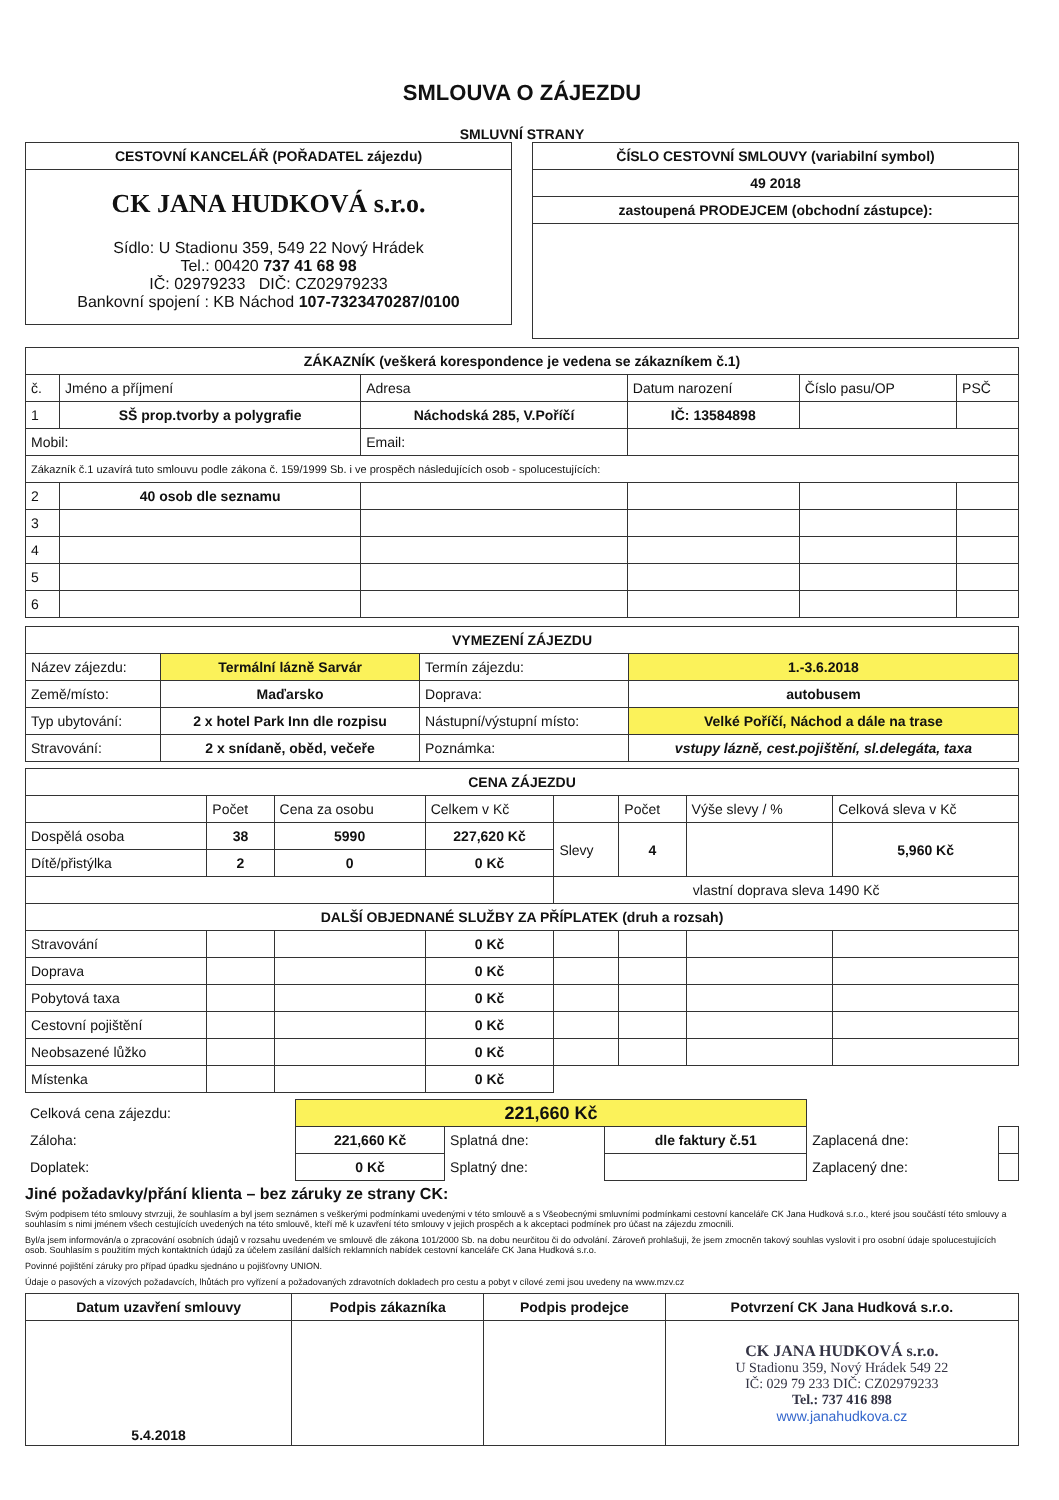SMLOUVA O ZÁJEZDU
SMLUVNÍ STRANY
| CESTOVNÍ KANCELÁŘ (POŘADATEL zájezdu) |
| --- |
| CK JANA HUDKOVÁ s.r.o. Sídlo: U Stadionu 359, 549 22 Nový Hrádek Tel.: 00420 737 41 68 98 IČ: 02979233 DIČ: CZ02979233 Bankovní spojení : KB Náchod 107-7323470287/0100 |
| ČÍSLO CESTOVNÍ SMLOUVY (variabilní symbol) |
| --- |
| 49 2018 |
| zastoupená PRODEJCEM (obchodní zástupce): |
| ZÁKAZNÍK (veškerá korespondence je vedena se zákazníkem č.1) | | | | | |
| --- | --- | --- | --- | --- | --- |
| č. | Jméno a příjmení | Adresa | Datum narození | Číslo pasu/OP | PSČ |
| 1 | SŠ prop.tvorby a polygrafie | Náchodská 285, V.Poříčí | IČ: 13584898 | | |
| Mobil: | | Email: | | | |
| Zákazník č.1 uzavírá tuto smlouvu podle zákona č. 159/1999 Sb. i ve prospěch následujících osob - spolucestujících: | | | | | |
| 2 | 40 osob dle seznamu | | | | |
| 3 | | | | | |
| 4 | | | | | |
| 5 | | | | | |
| 6 | | | | | |
| VYMEZENÍ ZÁJEZDU | | | |
| --- | --- | --- | --- |
| Název zájezdu: | Termální lázně Sarvár | Termín zájezdu: | 1.-3.6.2018 |
| Země/místo: | Maďarsko | Doprava: | autobusem |
| Typ ubytování: | 2 x hotel Park Inn dle rozpisu | Nástupní/výstupní místo: | Velké Poříčí, Náchod a dále na trase |
| Stravování: | 2 x snídaně, oběd, večeře | Poznámka: | vstupy lázně, cest.pojištění, sl.delegáta, taxa |
| CENA ZÁJEZDU | | | | | | | |
| --- | --- | --- | --- | --- | --- | --- | --- |
| | Počet | Cena za osobu | Celkem v Kč | | Počet | Výše slevy / % | Celková sleva v Kč |
| Dospělá osoba | 38 | 5990 | 227,620 Kč | Slevy | 4 | | 5,960 Kč |
| Dítě/přistýlka | 2 | 0 | 0 Kč | | | | |
| | | | | vlastní doprava sleva 1490 Kč | | | |
| DALŠÍ OBJEDNANÉ SLUŽBY ZA PŘÍPLATEK (druh a rozsah) | | | | | | | |
| Stravování | | | 0 Kč | | | | |
| Doprava | | | 0 Kč | | | | |
| Pobytová taxa | | | 0 Kč | | | | |
| Cestovní pojištění | | | 0 Kč | | | | |
| Neobsazené lůžko | | | 0 Kč | | | | |
| Místenka | | | 0 Kč | | | | |
| Celková cena zájezdu: | 221,660 Kč | | | | |
| Záloha: | 221,660 Kč | Splatná dne: | dle faktury č.51 | Zaplacená dne: | |
| Doplatek: | 0 Kč | Splatný dne: | | Zaplacený dne: | |
Jiné požadavky/přání klienta – bez záruky ze strany CK:
Svým podpisem této smlouvy stvrzuji, že souhlasím a byl jsem seznámen s veškerými podmínkami uvedenými v této smlouvě a s Všeobecnými smluvními podmínkami cestovní kanceláře CK Jana Hudková s.r.o., které jsou součástí této smlouvy a souhlasím s nimi jménem všech cestujících uvedených na této smlouvě, kteří mě k uzavření této smlouvy v jejich prospěch a k akceptaci podmínek pro účast na zájezdu zmocnili.
Byl/a jsem informován/a o zpracování osobních údajů v rozsahu uvedeném ve smlouvě dle zákona 101/2000 Sb. na dobu neurčitou či do odvolání. Zároveň prohlašuji, že jsem zmocněn takový souhlas vyslovit i pro osobní údaje spolucestujících osob. Souhlasím s použitím mých kontaktních údajů za účelem zasílání dalších reklamních nabídek cestovní kanceláře CK Jana Hudková s.r.o.
Povinné pojištění záruky pro případ úpadku sjednáno u pojišťovny UNION.
Údaje o pasových a vízových požadavcích, lhůtách pro vyřízení a požadovaných zdravotních dokladech pro cestu a pobyt v cílové zemi jsou uvedeny na www.mzv.cz
| Datum uzavření smlouvy | Podpis zákazníka | Podpis prodejce | Potvrzení CK Jana Hudková s.r.o. |
| --- | --- | --- | --- |
| 5.4.2018 | | | CK JANA HUDKOVÁ s.r.o. U Stadionu 359, Nový Hrádek 549 22 IČ: 029 79 233 DIČ: CZ02979233 Tel.: 737 416 898 www.janahudkova.cz |